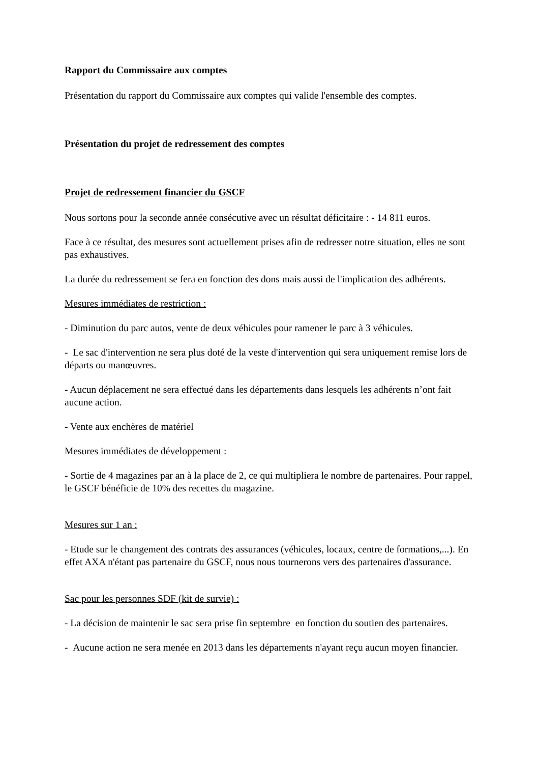Rapport du Commissaire aux comptes
Présentation du rapport du Commissaire aux comptes qui valide l'ensemble des comptes.
Présentation du projet de redressement des comptes
Projet de redressement financier du GSCF
Nous sortons pour la seconde année consécutive avec un résultat déficitaire : - 14 811 euros.
Face à ce résultat, des mesures sont actuellement prises afin de redresser notre situation, elles ne sont pas exhaustives.
La durée du redressement se fera en fonction des dons mais aussi de l'implication des adhérents.
Mesures immédiates de restriction :
- Diminution du parc autos, vente de deux véhicules pour ramener le parc à 3 véhicules.
- Le sac d'intervention ne sera plus doté de la veste d'intervention qui sera uniquement remise lors de départs ou manœuvres.
- Aucun déplacement ne sera effectué dans les départements dans lesquels les adhérents n’ont fait aucune action.
- Vente aux enchères de matériel
Mesures immédiates de développement :
- Sortie de 4 magazines par an à la place de 2, ce qui multipliera le nombre de partenaires. Pour rappel, le GSCF bénéficie de 10% des recettes du magazine.
Mesures sur 1 an :
- Etude sur le changement des contrats des assurances (véhicules, locaux, centre de formations,...). En effet AXA n'étant pas partenaire du GSCF, nous nous tournerons vers des partenaires d'assurance.
Sac pour les personnes SDF (kit de survie) :
- La décision de maintenir le sac sera prise fin septembre en fonction du soutien des partenaires.
- Aucune action ne sera menée en 2013 dans les départements n'ayant reçu aucun moyen financier.